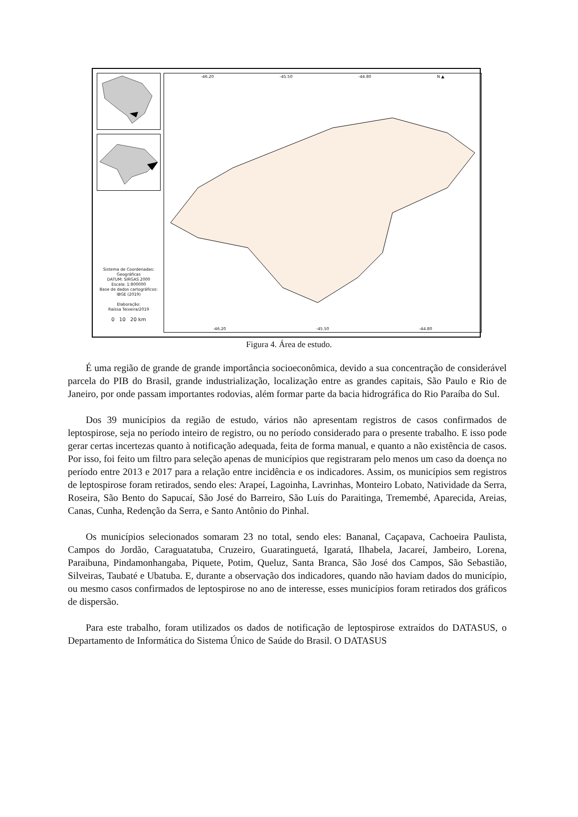Sistema de Coordenadas:
Geográficas
DATUM: SIRGAS 2000
Escala: 1:800000
Base de dados cartográficos:
IBGE (2019)
Elaboração:
Raíssa Teixeira/2019
0 10 20 km
-46.20 -45.50 -44.80 N ▲
-46.20 -45.50 -44.80
Figura 4. Área de estudo.
É uma região de grande de grande importância socioeconômica, devido a sua concentração de considerável parcela do PIB do Brasil, grande industrialização, localização entre as grandes capitais, São Paulo e Rio de Janeiro, por onde passam importantes rodovias, além formar parte da bacia hidrográfica do Rio Paraíba do Sul.
Dos 39 municípios da região de estudo, vários não apresentam registros de casos confirmados de leptospirose, seja no período inteiro de registro, ou no período considerado para o presente trabalho. E isso pode gerar certas incertezas quanto à notificação adequada, feita de forma manual, e quanto a não existência de casos. Por isso, foi feito um filtro para seleção apenas de municípios que registraram pelo menos um caso da doença no período entre 2013 e 2017 para a relação entre incidência e os indicadores. Assim, os municípios sem registros de leptospirose foram retirados, sendo eles: Arapeí, Lagoinha, Lavrinhas, Monteiro Lobato, Natividade da Serra, Roseira, São Bento do Sapucaí, São José do Barreiro, São Luís do Paraitinga, Tremembé, Aparecida, Areias, Canas, Cunha, Redenção da Serra, e Santo Antônio do Pinhal.
Os municípios selecionados somaram 23 no total, sendo eles: Bananal, Caçapava, Cachoeira Paulista, Campos do Jordão, Caraguatatuba, Cruzeiro, Guaratinguetá, Igaratá, Ilhabela, Jacareí, Jambeiro, Lorena, Paraibuna, Pindamonhangaba, Piquete, Potim, Queluz, Santa Branca, São José dos Campos, São Sebastião, Silveiras, Taubaté e Ubatuba. E, durante a observação dos indicadores, quando não haviam dados do município, ou mesmo casos confirmados de leptospirose no ano de interesse, esses municípios foram retirados dos gráficos de dispersão.
Para este trabalho, foram utilizados os dados de notificação de leptospirose extraídos do DATASUS, o Departamento de Informática do Sistema Único de Saúde do Brasil. O DATASUS